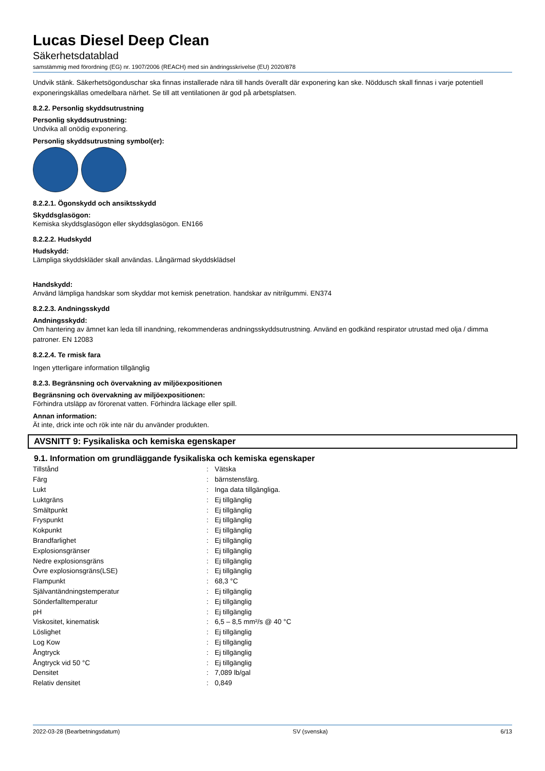Lucas Diesel Deep Clean
Säkerhetsdatablad
samstämmig med förordning (EG) nr. 1907/2006 (REACH) med sin ändringsskrivelse (EU) 2020/878
Undvik stänk. Säkerhetsögonduschar ska finnas installerade nära till hands överallt där exponering kan ske. Nöddusch skall finnas i varje potentiell exponeringskällas omedelbara närhet. Se till att ventilationen är god på arbetsplatsen.
8.2.2. Personlig skyddsutrustning
Personlig skyddsutrustning:
Undvika all onödig exponering.
Personlig skyddsutrustning symbol(er):
8.2.2.1. Ögonskydd och ansiktsskydd
Skyddsglasögon:
Kemiska skyddsglasögon eller skyddsglasögon. EN166
8.2.2.2. Hudskydd
Hudskydd:
Lämpliga skyddskläder skall användas. Långärmad skyddsklädsel
Handskydd:
Använd lämpliga handskar som skyddar mot kemisk penetration. handskar av nitrilgummi. EN374
8.2.2.3. Andningsskydd
Andningsskydd:
Om hantering av ämnet kan leda till inandning, rekommenderas andningsskyddsutrustning. Använd en godkänd respirator utrustad med olja / dimma patroner. EN 12083
8.2.2.4. Te rmisk fara
Ingen ytterligare information tillgänglig
8.2.3. Begränsning och övervakning av miljöexpositionen
Begränsning och övervakning av miljöexpositionen:
Förhindra utsläpp av förorenat vatten. Förhindra läckage eller spill.
Annan information:
Ät inte, drick inte och rök inte när du använder produkten.
AVSNITT 9: Fysikaliska och kemiska egenskaper
9.1. Information om grundläggande fysikaliska och kemiska egenskaper
| Tillstånd | : | Vätska |
| Färg | : | bärnstensfärg. |
| Lukt | : | Inga data tillgängliga. |
| Luktgräns | : | Ej tillgänglig |
| Smältpunkt | : | Ej tillgänglig |
| Fryspunkt | : | Ej tillgänglig |
| Kokpunkt | : | Ej tillgänglig |
| Brandfarlighet | : | Ej tillgänglig |
| Explosionsgränser | : | Ej tillgänglig |
| Nedre explosionsgräns | : | Ej tillgänglig |
| Övre explosionsgräns(LSE) | : | Ej tillgänglig |
| Flampunkt | : | 68,3 °C |
| Självantändningstemperatur | : | Ej tillgänglig |
| Sönderfalltemperatur | : | Ej tillgänglig |
| pH | : | Ej tillgänglig |
| Viskositet, kinematisk | : | 6,5 – 8,5 mm²/s @ 40 °C |
| Löslighet | : | Ej tillgänglig |
| Log Kow | : | Ej tillgänglig |
| Ångtryck | : | Ej tillgänglig |
| Ångtryck vid 50 °C | : | Ej tillgänglig |
| Densitet | : | 7,089 lb/gal |
| Relativ densitet | : | 0,849 |
2022-03-28 (Bearbetningsdatum) SV (svenska) 6/13